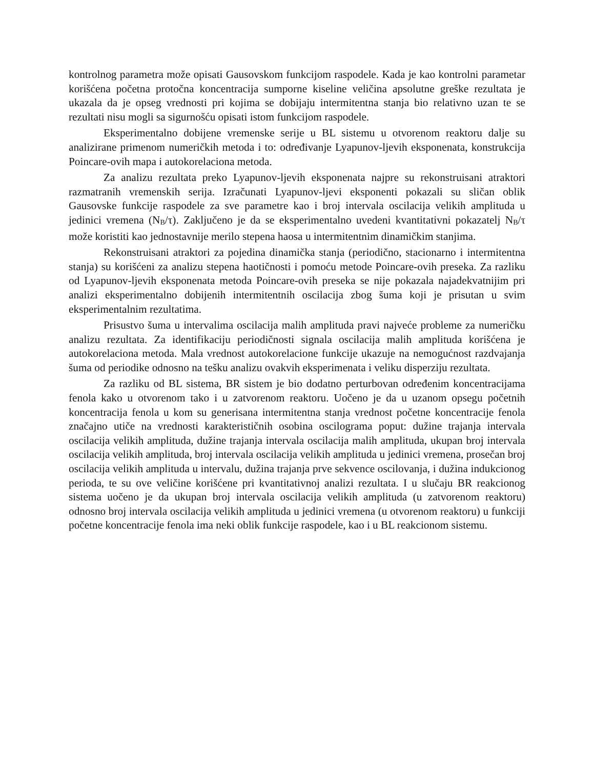kontrolnog parametra može opisati Gausovskom funkcijom raspodele. Kada je kao kontrolni parametar korišćena početna protočna koncentracija sumporne kiseline veličina apsolutne greške rezultata je ukazala da je opseg vrednosti pri kojima se dobijaju intermitentna stanja bio relativno uzan te se rezultati nisu mogli sa sigurnošću opisati istom funkcijom raspodele.
Eksperimentalno dobijene vremenske serije u BL sistemu u otvorenom reaktoru dalje su analizirane primenom numeričkih metoda i to: određivanje Lyapunov-ljevih eksponenata, konstrukcija Poincare-ovih mapa i autokorelaciona metoda.
Za analizu rezultata preko Lyapunov-ljevih eksponenata najpre su rekonstruisani atraktori razmatranih vremenskih serija. Izračunati Lyapunov-ljevi eksponenti pokazali su sličan oblik Gausovske funkcije raspodele za sve parametre kao i broj intervala oscilacija velikih amplituda u jedinici vremena (N<sub>B</sub>/τ). Zaključeno je da se eksperimentalno uvedeni kvantitativni pokazatelj N<sub>B</sub>/τ može koristiti kao jednostavnije merilo stepena haosa u intermitentnim dinamičkim stanjima.
Rekonstruisani atraktori za pojedina dinamička stanja (periodično, stacionarno i intermitentna stanja) su korišćeni za analizu stepena haotičnosti i pomoću metode Poincare-ovih preseka. Za razliku od Lyapunov-ljevih eksponenata metoda Poincare-ovih preseka se nije pokazala najadekvatnijim pri analizi eksperimentalno dobijenih intermitentnih oscilacija zbog šuma koji je prisutan u svim eksperimentalnim rezultatima.
Prisustvo šuma u intervalima oscilacija malih amplituda pravi najveće probleme za numeričku analizu rezultata. Za identifikaciju periodičnosti signala oscilacija malih amplituda korišćena je autokorelaciona metoda. Mala vrednost autokorelacione funkcije ukazuje na nemogućnost razdvajanja šuma od periodike odnosno na tešku analizu ovakvih eksperimenata i veliku disperziju rezultata.
Za razliku od BL sistema, BR sistem je bio dodatno perturbovan određenim koncentracijama fenola kako u otvorenom tako i u zatvorenom reaktoru. Uočeno je da u uzanom opsegu početnih koncentracija fenola u kom su generisana intermitentna stanja vrednost početne koncentracije fenola značajno utiče na vrednosti karakterističnih osobina oscilograma poput: dužine trajanja intervala oscilacija velikih amplituda, dužine trajanja intervala oscilacija malih amplituda, ukupan broj intervala oscilacija velikih amplituda, broj intervala oscilacija velikih amplituda u jedinici vremena, prosečan broj oscilacija velikih amplituda u intervalu, dužina trajanja prve sekvence oscilovanja, i dužina indukcionog perioda, te su ove veličine korišćene pri kvantitativnoj analizi rezultata. I u slučaju BR reakcionog sistema uočeno je da ukupan broj intervala oscilacija velikih amplituda (u zatvorenom reaktoru) odnosno broj intervala oscilacija velikih amplituda u jedinici vremena (u otvorenom reaktoru) u funkciji početne koncentracije fenola ima neki oblik funkcije raspodele, kao i u BL reakcionom sistemu.